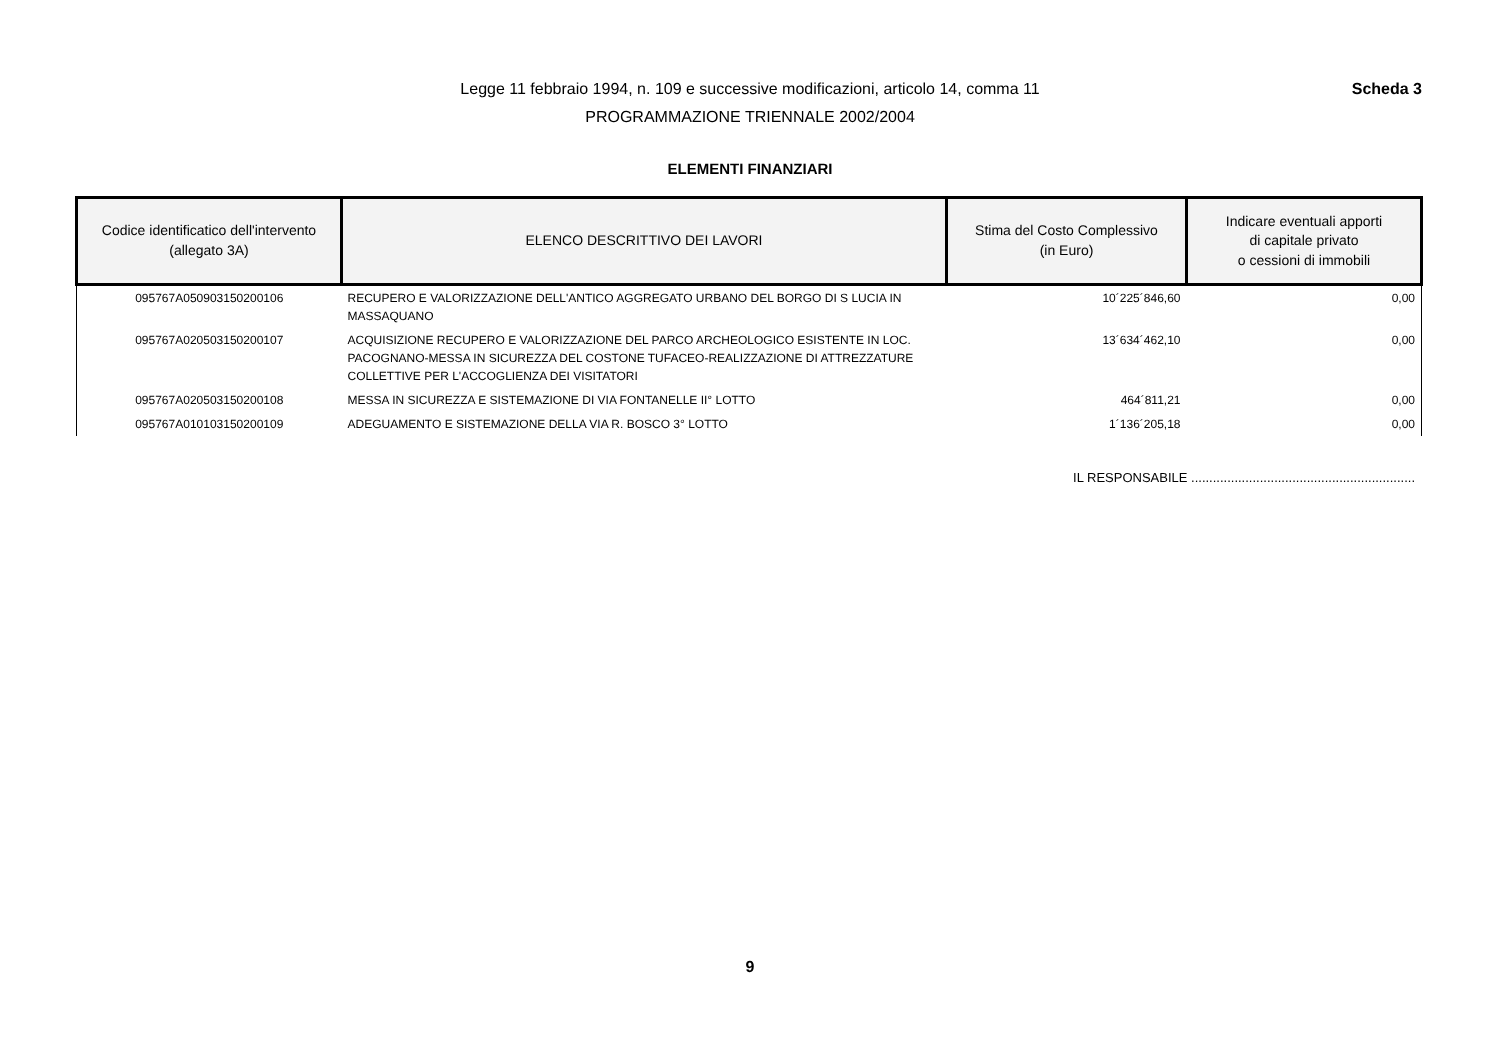Legge 11 febbraio 1994, n. 109 e successive modificazioni, articolo 14, comma 11 Scheda 3
PROGRAMMAZIONE TRIENNALE 2002/2004
ELEMENTI FINANZIARI
| Codice identificatico dell'intervento (allegato 3A) | ELENCO DESCRITTIVO DEI LAVORI | Stima del Costo Complessivo (in Euro) | Indicare eventuali apporti di capitale privato o cessioni di immobili |
| --- | --- | --- | --- |
| 095767A050903150200106 | RECUPERO E VALORIZZAZIONE DELL'ANTICO AGGREGATO URBANO DEL BORGO DI S LUCIA IN MASSAQUANO | 10´225´846,60 | 0,00 |
| 095767A020503150200107 | ACQUISIZIONE RECUPERO E VALORIZZAZIONE DEL PARCO ARCHEOLOGICO ESISTENTE IN LOC. PACOGNANO-MESSA IN SICUREZZA DEL COSTONE TUFACEO-REALIZZAZIONE DI ATTREZZATURE COLLETTIVE PER L'ACCOGLIENZA DEI VISITATORI | 13´634´462,10 | 0,00 |
| 095767A020503150200108 | MESSA IN SICUREZZA E SISTEMAZIONE DI VIA FONTANELLE II° LOTTO | 464´811,21 | 0,00 |
| 095767A010103150200109 | ADEGUAMENTO E SISTEMAZIONE DELLA VIA R. BOSCO 3° LOTTO | 1´136´205,18 | 0,00 |
IL RESPONSABILE ..............................................................
9